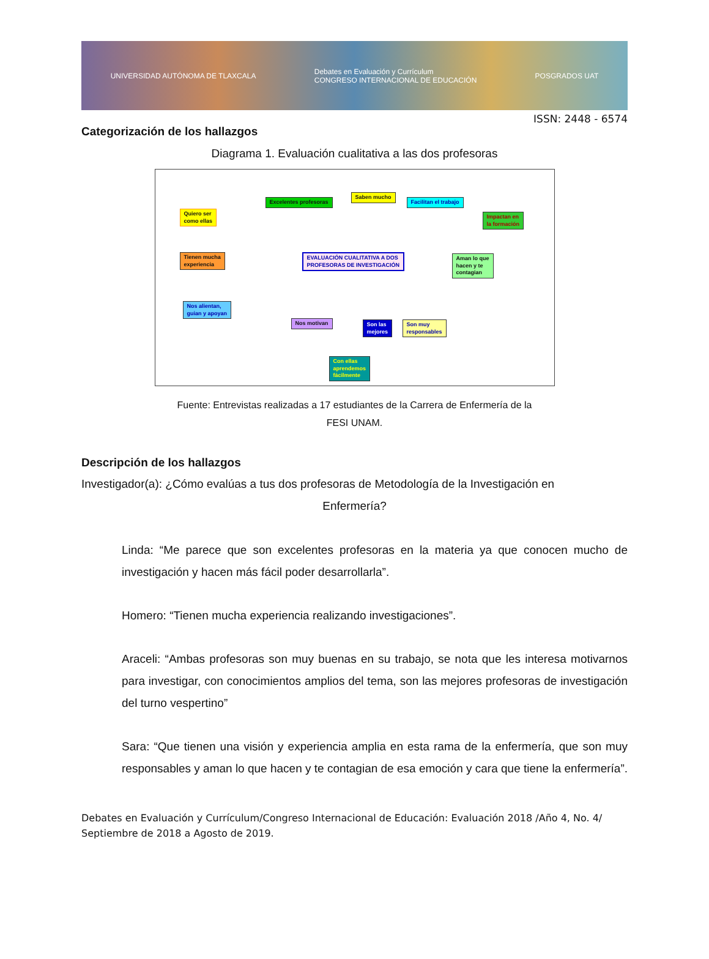UNIVERSIDAD AUTÓNOMA DE TLAXCALA Debates en Evaluación y Currículum
CONGRESO INTERNACIONAL DE EDUCACIÓN POSGRADOS UAT
ISSN: 2448 - 6574
Categorización de los hallazgos
Diagrama 1. Evaluación cualitativa a las dos profesoras
EVALUACIÓN CUALITATIVA A DOS
PROFESORAS DE INVESTIGACIÓN
Quiero ser
como ellas
Excelentes profesoras
Saben mucho
Facilitan el trabajo
Impactan en
la formación
Tienen mucha
experiencia
Aman lo que
hacen y te
contagian
Nos alientan,
guian y apoyan
Nos motivan
Son las
mejores
Son muy
responsables
Con ellas
aprendemos
fácilmente
Fuente: Entrevistas realizadas a 17 estudiantes de la Carrera de Enfermería de la
FESI UNAM.
Descripción de los hallazgos
Investigador(a): ¿Cómo evalúas a tus dos profesoras de Metodología de la Investigación en
Enfermería?
Linda: “Me parece que son excelentes profesoras en la materia ya que conocen mucho de investigación y hacen más fácil poder desarrollarla”.
Homero: “Tienen mucha experiencia realizando investigaciones”.
Araceli: “Ambas profesoras son muy buenas en su trabajo, se nota que les interesa motivarnos para investigar, con conocimientos amplios del tema, son las mejores profesoras de investigación del turno vespertino”
Sara: “Que tienen una visión y experiencia amplia en esta rama de la enfermería, que son muy responsables y aman lo que hacen y te contagian de esa emoción y cara que tiene la enfermería”.
Debates en Evaluación y Currículum/Congreso Internacional de Educación: Evaluación 2018 /Año 4, No. 4/ Septiembre de 2018 a Agosto de 2019.